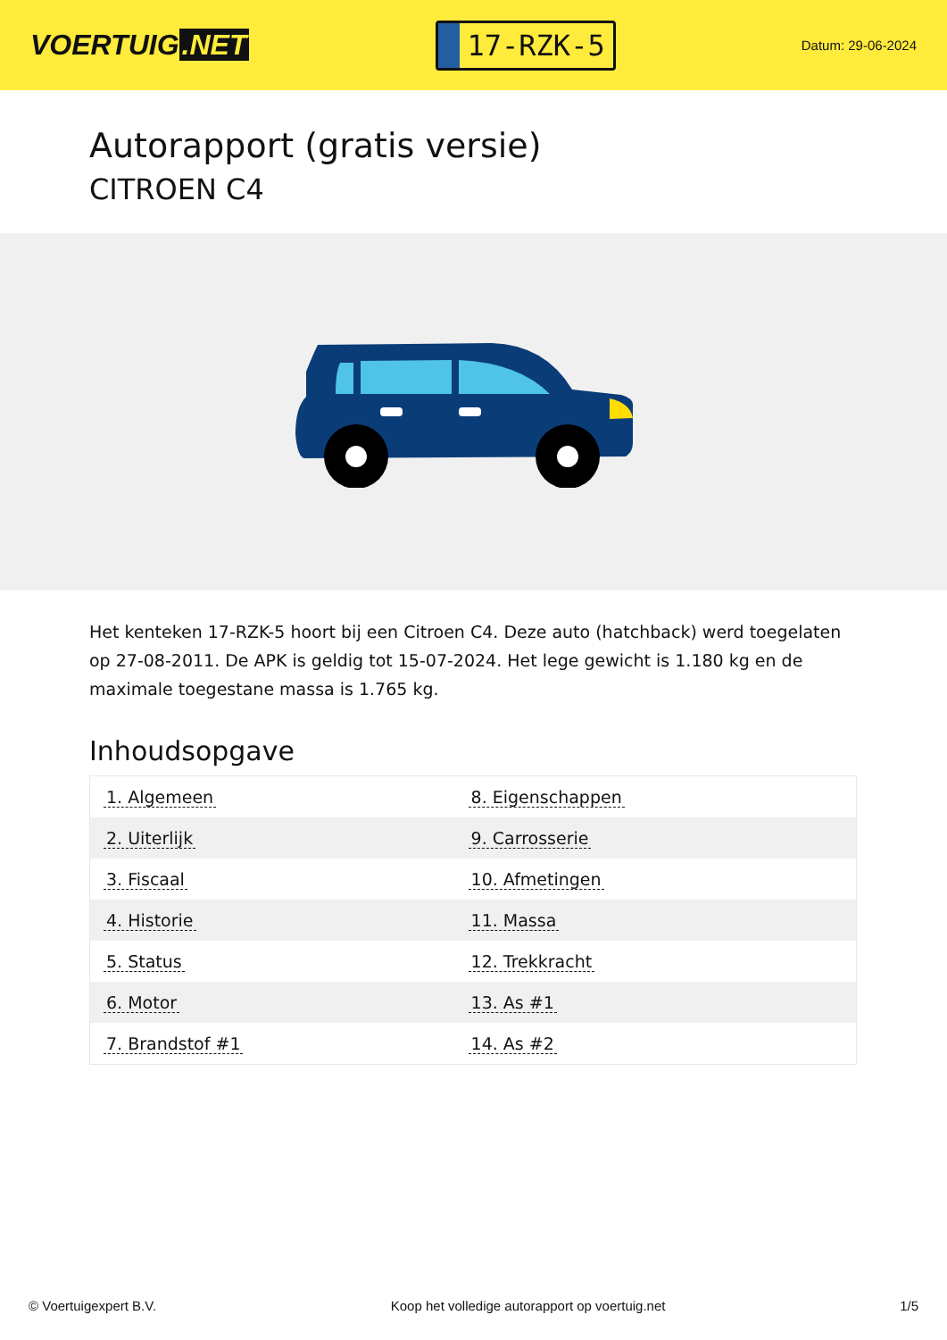VOERTUIG.NET
17-RZK-5
Datum: 29-06-2024
Autorapport (gratis versie)
CITROEN C4
Het kenteken 17-RZK-5 hoort bij een Citroen C4. Deze auto (hatchback) werd toegelaten op 27-08-2011. De APK is geldig tot 15-07-2024. Het lege gewicht is 1.180 kg en de maximale toegestane massa is 1.765 kg.
Inhoudsopgave
| 1. Algemeen | 8. Eigenschappen |
| 2. Uiterlijk | 9. Carrosserie |
| 3. Fiscaal | 10. Afmetingen |
| 4. Historie | 11. Massa |
| 5. Status | 12. Trekkracht |
| 6. Motor | 13. As #1 |
| 7. Brandstof #1 | 14. As #2 |
© Voertuigexpert B.V. Koop het volledige autorapport op voertuig.net
1/5